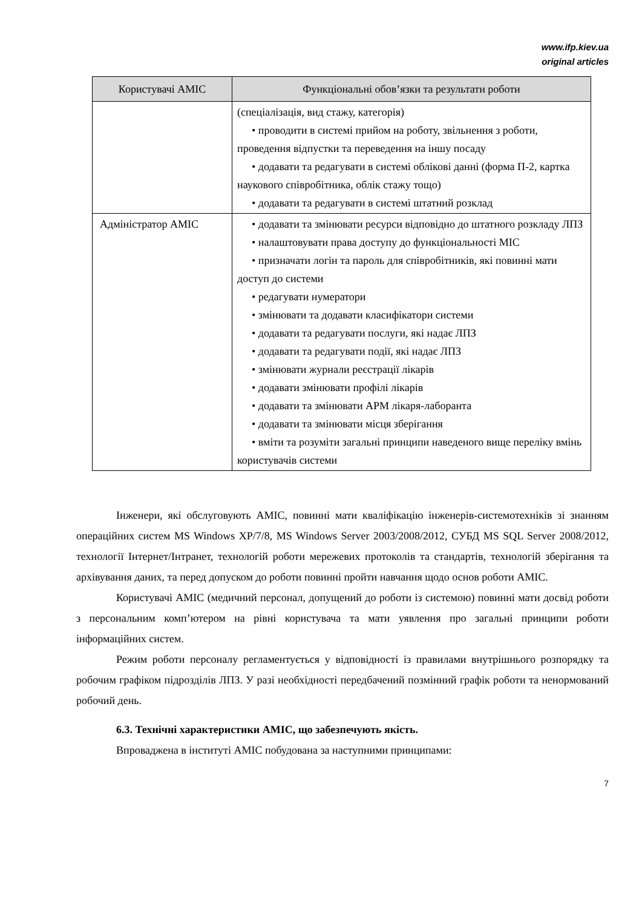www.ifp.kiev.ua
original articles
| Користувачі АМІС | Функціональні обов’язки та результати роботи |
| --- | --- |
| | (спеціалізація, вид стажу, категорія) • проводити в системі прийом на роботу, звільнення з роботи, проведення відпустки та переведення на іншу посаду • додавати та редагувати в системі облікові данні (форма П-2, картка наукового співробітника, облік стажу тощо) • додавати та редагувати в системі штатний розклад |
| Адміністратор АМІС | • додавати та змінювати ресурси відповідно до штатного розкладу ЛПЗ • налаштовувати права доступу до функціональності МІС • призначати логін та пароль для співробітників, які повинні мати доступ до системи • редагувати нумератори • змінювати та додавати класифікатори системи • додавати та редагувати послуги, які надає ЛПЗ • додавати та редагувати події, які надає ЛПЗ • змінювати журнали реєстрації лікарів • додавати змінювати профілі лікарів • додавати та змінювати АРМ лікаря-лаборанта • додавати та змінювати місця зберігання • вміти та розуміти загальні принципи наведеного вище переліку вмінь користувачів системи |
Інженери, які обслуговують АМІС, повинні мати кваліфікацію інженерів-системотехніків зі знанням операційних систем MS Windows XP/7/8, MS Windows Server 2003/2008/2012, СУБД MS SQL Server 2008/2012, технології Інтернет/Інтранет, технологій роботи мережевих протоколів та стандартів, технологій зберігання та архівування даних, та перед допуском до роботи повинні пройти навчання щодо основ роботи АМІС.
Користувачі АМІС (медичний персонал, допущений до роботи із системою) повинні мати досвід роботи з персональним комп’ютером на рівні користувача та мати уявлення про загальні принципи роботи інформаційних систем.
Режим роботи персоналу регламентується у відповідності із правилами внутрішнього розпорядку та робочим графіком підрозділів ЛПЗ. У разі необхідності передбачений позмінний графік роботи та ненормований робочий день.
6.3. Технічні характеристики АМІС, що забезпечують якість.
Впроваджена в інституті АМІС побудована за наступними принципами:
7